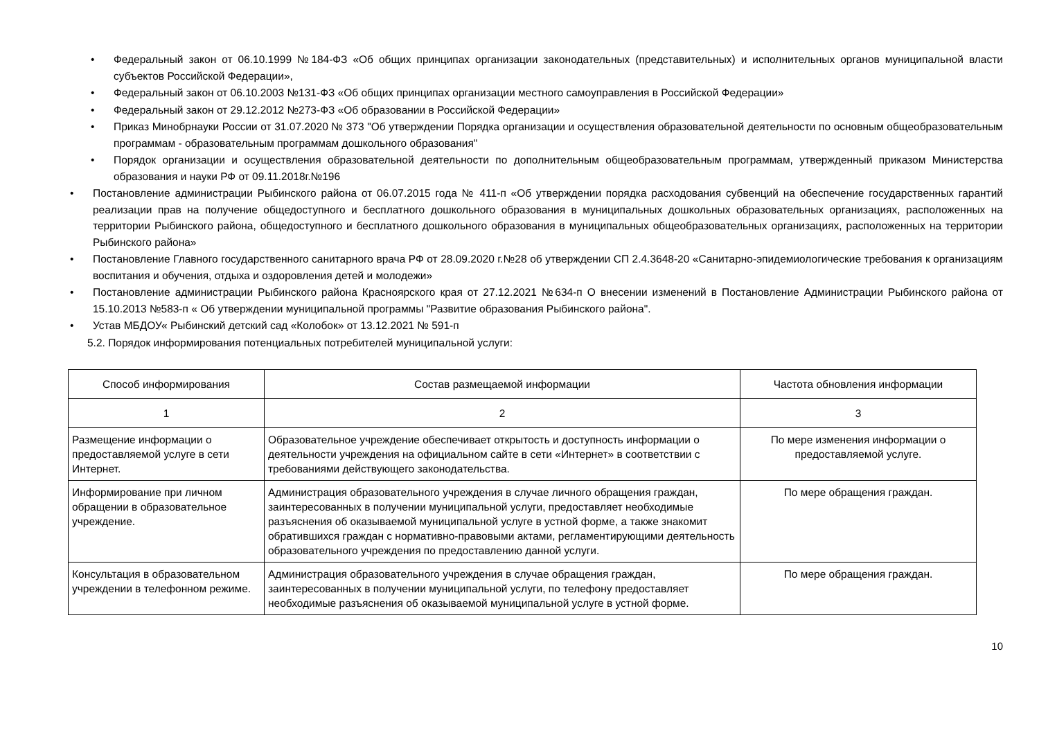• Федеральный закон от 06.10.1999 №184-ФЗ «Об общих принципах организации законодательных (представительных) и исполнительных органов муниципальной власти субъектов Российской Федерации»,
• Федеральный закон от 06.10.2003 №131-ФЗ «Об общих принципах организации местного самоуправления в Российской Федерации»
• Федеральный закон от 29.12.2012 №273-ФЗ «Об образовании в Российской Федерации»
• Приказ Минобрнауки России от 31.07.2020 № 373 "Об утверждении Порядка организации и осуществления образовательной деятельности по основным общеобразовательным программам - образовательным программам дошкольного образования"
• Порядок организации и осуществления образовательной деятельности по дополнительным общеобразовательным программам, утвержденный приказом Министерства образования и науки РФ от 09.11.2018г.№196
• Постановление администрации Рыбинского района от 06.07.2015 года № 411-п «Об утверждении порядка расходования субвенций на обеспечение государственных гарантий реализации прав на получение общедоступного и бесплатного дошкольного образования в муниципальных дошкольных образовательных организациях, расположенных на территории Рыбинского района, общедоступного и бесплатного дошкольного образования в муниципальных общеобразовательных организациях, расположенных на территории Рыбинского района»
• Постановление Главного государственного санитарного врача РФ от 28.09.2020 г.№28 об утверждении СП 2.4.3648-20 «Санитарно-эпидемиологические требования к организациям воспитания и обучения, отдыха и оздоровления детей и молодежи»
• Постановление администрации Рыбинского района Красноярского края от 27.12.2021 №634-п О внесении изменений в Постановление Администрации Рыбинского района от 15.10.2013 №583-п « Об утверждении муниципальной программы "Развитие образования Рыбинского района".
• Устав МБДОУ« Рыбинский детский сад «Колобок» от 13.12.2021 № 591-п
5.2. Порядок информирования потенциальных потребителей муниципальной услуги:
| Способ информирования | Состав размещаемой информации | Частота обновления информации |
| --- | --- | --- |
| 1 | 2 | 3 |
| Размещение информации о предоставляемой услуге в сети Интернет. | Образовательное учреждение обеспечивает открытость и доступность информации о деятельности учреждения на официальном сайте в сети «Интернет» в соответствии с требованиями действующего законодательства. | По мере изменения информации о предоставляемой услуге. |
| Информирование при личном обращении в образовательное учреждение. | Администрация образовательного учреждения в случае личного обращения граждан, заинтересованных в получении муниципальной услуги, предоставляет необходимые разъяснения об оказываемой муниципальной услуге в устной форме, а также знакомит обратившихся граждан с нормативно-правовыми актами, регламентирующими деятельность образовательного учреждения по предоставлению данной услуги. | По мере обращения граждан. |
| Консультация в образовательном учреждении в телефонном режиме. | Администрация образовательного учреждения в случае обращения граждан, заинтересованных в получении муниципальной услуги, по телефону предоставляет необходимые разъяснения об оказываемой муниципальной услуге в устной форме. | По мере обращения граждан. |
10